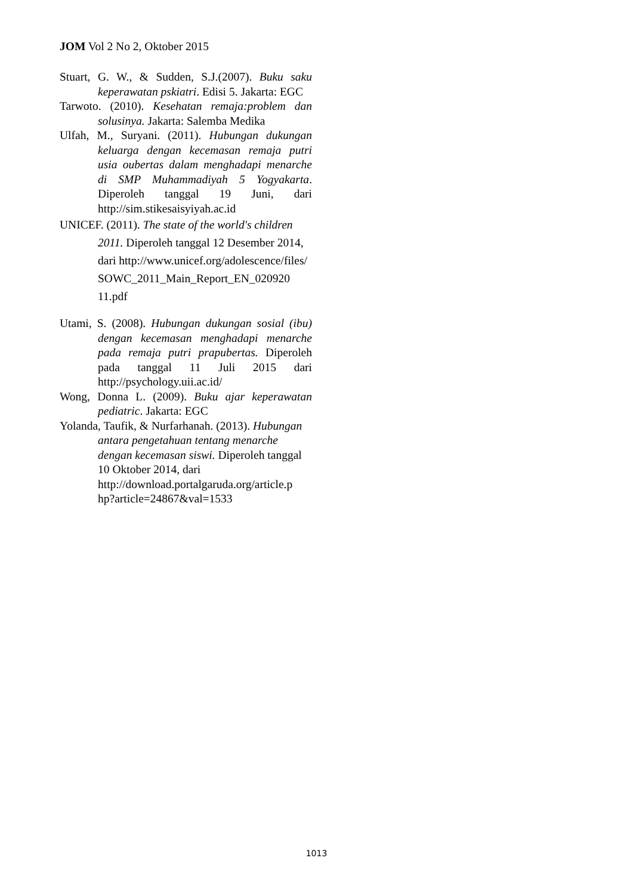JOM Vol 2 No 2, Oktober 2015
Stuart, G. W., & Sudden, S.J.(2007). Buku saku keperawatan pskiatri. Edisi 5. Jakarta: EGC
Tarwoto. (2010). Kesehatan remaja:problem dan solusinya. Jakarta: Salemba Medika
Ulfah, M., Suryani. (2011). Hubungan dukungan keluarga dengan kecemasan remaja putri usia oubertas dalam menghadapi menarche di SMP Muhammadiyah 5 Yogyakarta. Diperoleh tanggal 19 Juni, dari http://sim.stikesaisyiyah.ac.id
UNICEF. (2011). The state of the world's children 2011. Diperoleh tanggal 12 Desember 2014, dari http://www.unicef.org/adolescence/files/ SOWC_2011_Main_Report_EN_020920 11.pdf
Utami, S. (2008). Hubungan dukungan sosial (ibu) dengan kecemasan menghadapi menarche pada remaja putri prapubertas. Diperoleh pada tanggal 11 Juli 2015 dari http://psychology.uii.ac.id/
Wong, Donna L. (2009). Buku ajar keperawatan pediatric. Jakarta: EGC
Yolanda, Taufik, & Nurfarhanah. (2013). Hubungan antara pengetahuan tentang menarche dengan kecemasan siswi. Diperoleh tanggal 10 Oktober 2014, dari http://download.portalgaruda.org/article.p hp?article=24867&val=1533
1013